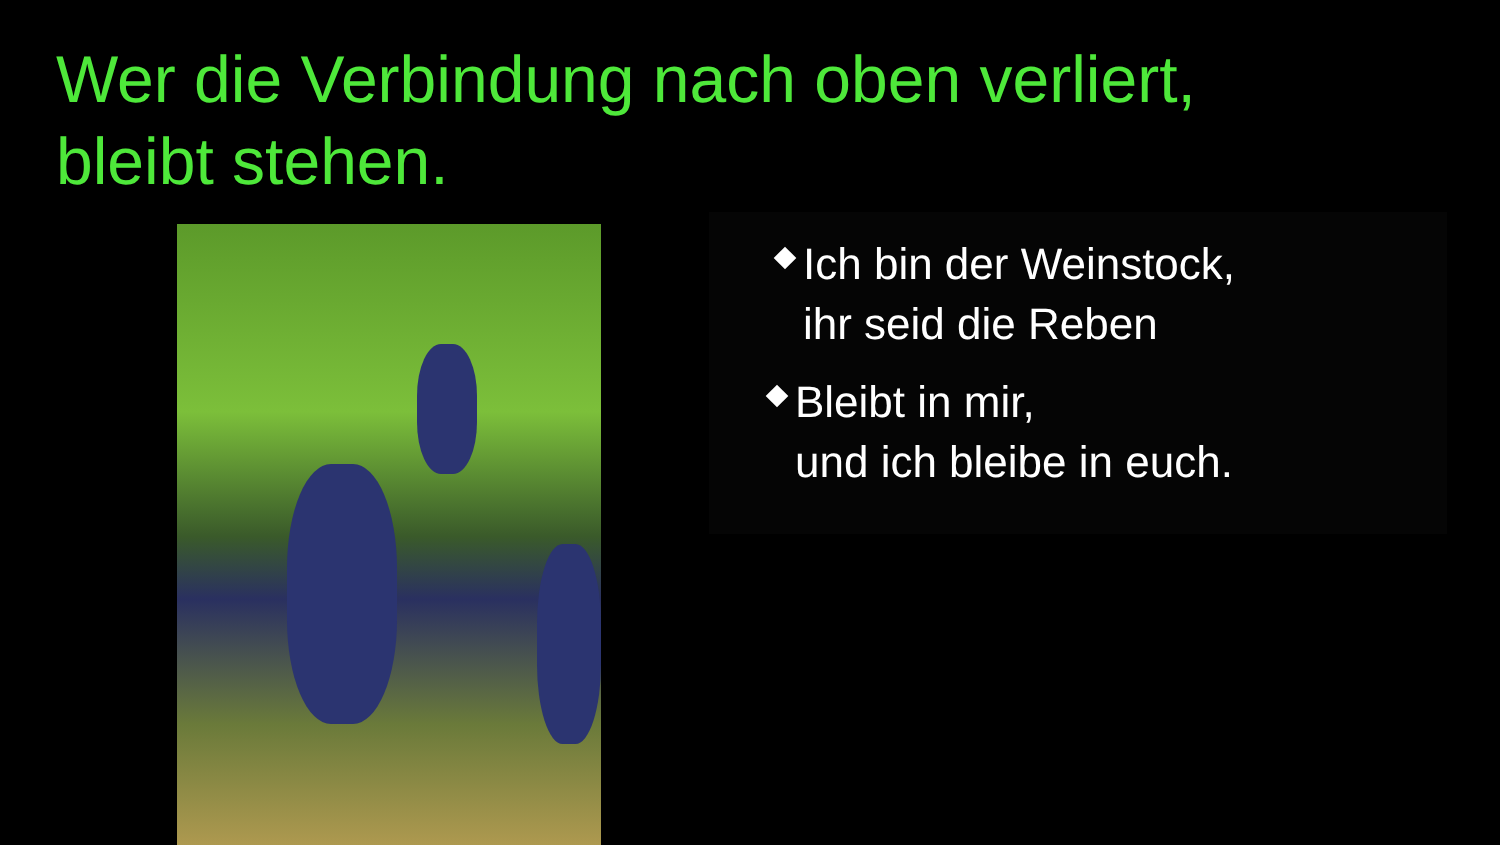Wer die Verbindung nach oben verliert,
bleibt stehen.
Ich bin der Weinstock,
ihr seid die Reben
Bleibt in mir,
und ich bleibe in euch.